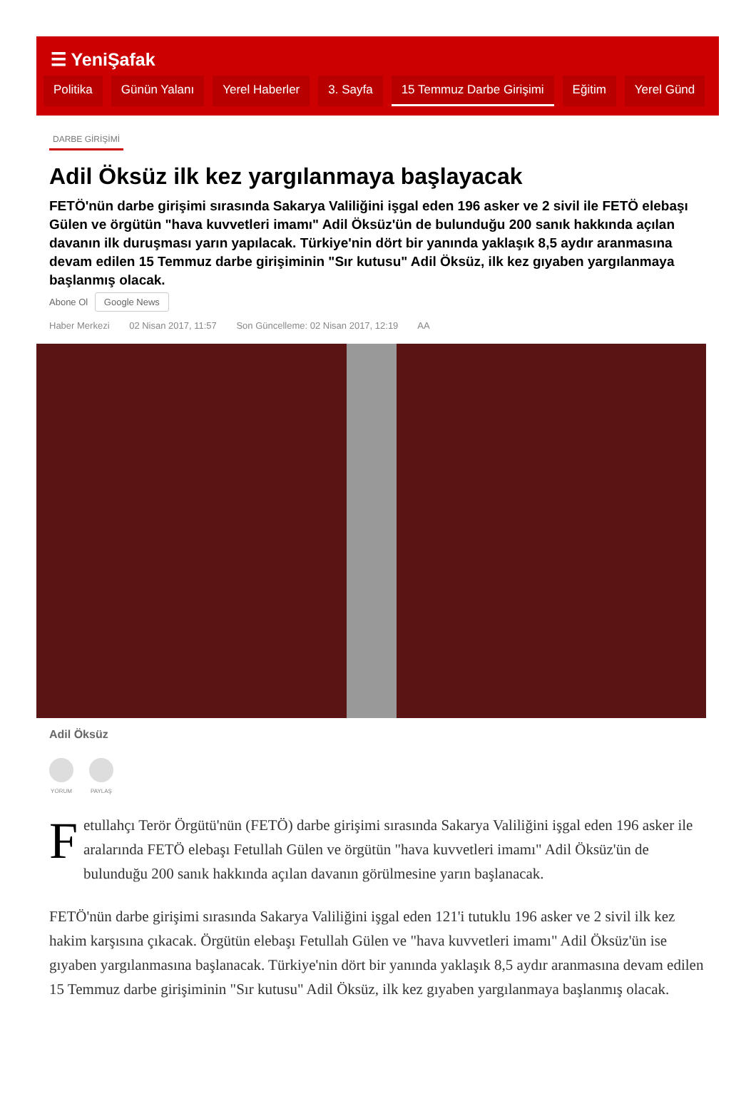☰ YeniŞafak
Politika Günün Yalanı Yerel Haberler 3. Sayfa 15 Temmuz Darbe Girişimi Eğitim Yerel Günd
DARBE GİRİŞİMİ
Adil Öksüz ilk kez yargılanmaya başlayacak
FETÖ'nün darbe girişimi sırasında Sakarya Valiliğini işgal eden 196 asker ve 2 sivil ile FETÖ elebaşı Gülen ve örgütün "hava kuvvetleri imamı" Adil Öksüz'ün de bulunduğu 200 sanık hakkında açılan davanın ilk duruşması yarın yapılacak. Türkiye'nin dört bir yanında yaklaşık 8,5 aydır aranmasına devam edilen 15 Temmuz darbe girişiminin "Sır kutusu" Adil Öksüz, ilk kez gıyaben yargılanmaya başlanmış olacak.
Abone Ol Google News
Haber Merkezi 02 Nisan 2017, 11:57 Son Güncelleme: 02 Nisan 2017, 12:19 AA
Adil Öksüz
YORUM PAYLAŞ
Fetullahçı Terör Örgütü'nün (FETÖ) darbe girişimi sırasında Sakarya Valiliğini işgal eden 196 asker ile aralarında FETÖ elebaşı Fetullah Gülen ve örgütün "hava kuvvetleri imamı" Adil Öksüz'ün de bulunduğu 200 sanık hakkında açılan davanın görülmesine yarın başlanacak.
FETÖ'nün darbe girişimi sırasında Sakarya Valiliğini işgal eden 121'i tutuklu 196 asker ve 2 sivil ilk kez hakim karşısına çıkacak. Örgütün elebaşı Fetullah Gülen ve "hava kuvvetleri imamı" Adil Öksüz'ün ise gıyaben yargılanmasına başlanacak. Türkiye'nin dört bir yanında yaklaşık 8,5 aydır aranmasına devam edilen 15 Temmuz darbe girişiminin "Sır kutusu" Adil Öksüz, ilk kez gıyaben yargılanmaya başlanmış olacak.